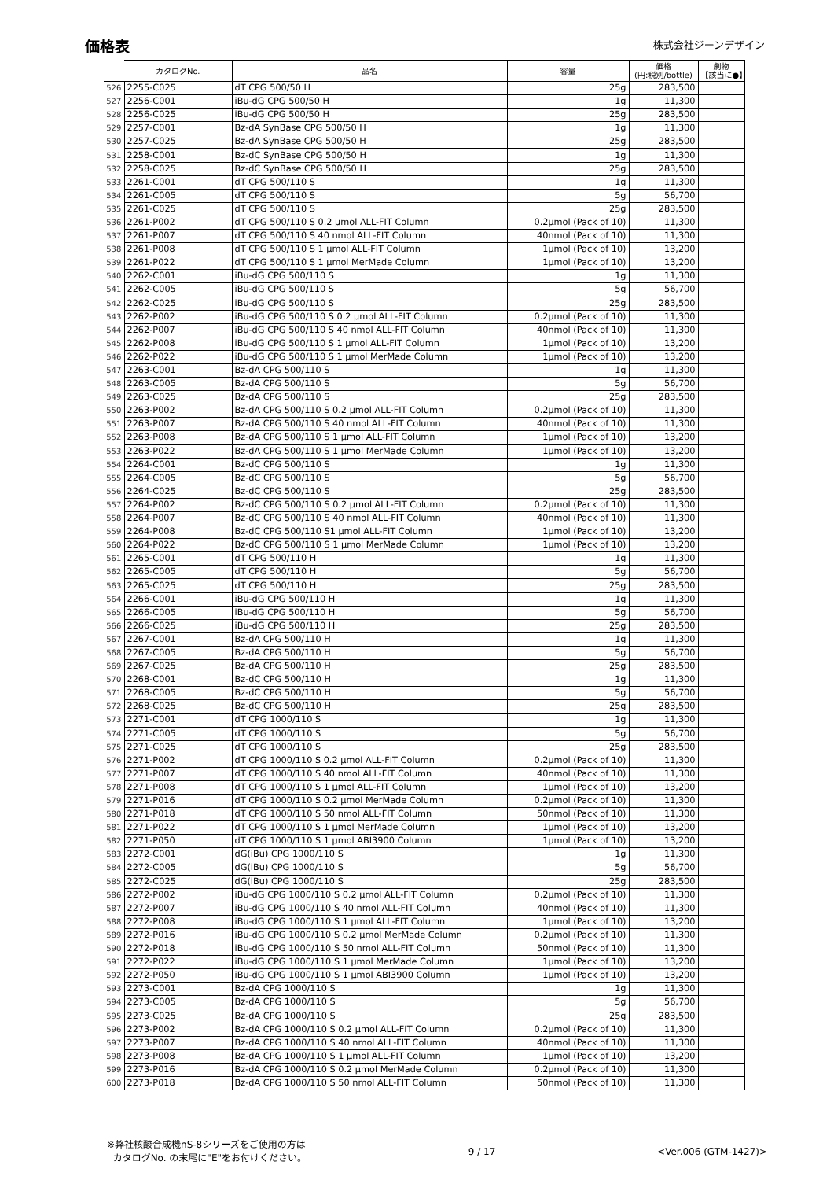価格表
株式会社ジーンデザイン
| | カタログNo. | 品名 | 容量 | 価格 (円:税別/bottle) | 劇物 【該当に●】 |
| --- | --- | --- | --- | --- | --- |
| 526 | 2255-C025 | dT CPG 500/50 H | 25g | 283,500 | |
| 527 | 2256-C001 | iBu-dG CPG 500/50 H | 1g | 11,300 | |
| 528 | 2256-C025 | iBu-dG CPG 500/50 H | 25g | 283,500 | |
| 529 | 2257-C001 | Bz-dA SynBase CPG 500/50 H | 1g | 11,300 | |
| 530 | 2257-C025 | Bz-dA SynBase CPG 500/50 H | 25g | 283,500 | |
| 531 | 2258-C001 | Bz-dC SynBase CPG 500/50 H | 1g | 11,300 | |
| 532 | 2258-C025 | Bz-dC SynBase CPG 500/50 H | 25g | 283,500 | |
| 533 | 2261-C001 | dT CPG 500/110 S | 1g | 11,300 | |
| 534 | 2261-C005 | dT CPG 500/110 S | 5g | 56,700 | |
| 535 | 2261-C025 | dT CPG 500/110 S | 25g | 283,500 | |
| 536 | 2261-P002 | dT CPG 500/110 S 0.2 μmol ALL-FIT Column | 0.2μmol (Pack of 10) | 11,300 | |
| 537 | 2261-P007 | dT CPG 500/110 S 40 nmol ALL-FIT Column | 40nmol (Pack of 10) | 11,300 | |
| 538 | 2261-P008 | dT CPG 500/110 S 1 μmol ALL-FIT Column | 1μmol (Pack of 10) | 13,200 | |
| 539 | 2261-P022 | dT CPG 500/110 S 1 μmol MerMade Column | 1μmol (Pack of 10) | 13,200 | |
| 540 | 2262-C001 | iBu-dG CPG 500/110 S | 1g | 11,300 | |
| 541 | 2262-C005 | iBu-dG CPG 500/110 S | 5g | 56,700 | |
| 542 | 2262-C025 | iBu-dG CPG 500/110 S | 25g | 283,500 | |
| 543 | 2262-P002 | iBu-dG CPG 500/110 S 0.2 μmol ALL-FIT Column | 0.2μmol (Pack of 10) | 11,300 | |
| 544 | 2262-P007 | iBu-dG CPG 500/110 S 40 nmol ALL-FIT Column | 40nmol (Pack of 10) | 11,300 | |
| 545 | 2262-P008 | iBu-dG CPG 500/110 S 1 μmol ALL-FIT Column | 1μmol (Pack of 10) | 13,200 | |
| 546 | 2262-P022 | iBu-dG CPG 500/110 S 1 μmol MerMade Column | 1μmol (Pack of 10) | 13,200 | |
| 547 | 2263-C001 | Bz-dA CPG 500/110 S | 1g | 11,300 | |
| 548 | 2263-C005 | Bz-dA CPG 500/110 S | 5g | 56,700 | |
| 549 | 2263-C025 | Bz-dA CPG 500/110 S | 25g | 283,500 | |
| 550 | 2263-P002 | Bz-dA CPG 500/110 S 0.2 μmol ALL-FIT Column | 0.2μmol (Pack of 10) | 11,300 | |
| 551 | 2263-P007 | Bz-dA CPG 500/110 S 40 nmol ALL-FIT Column | 40nmol (Pack of 10) | 11,300 | |
| 552 | 2263-P008 | Bz-dA CPG 500/110 S 1 μmol ALL-FIT Column | 1μmol (Pack of 10) | 13,200 | |
| 553 | 2263-P022 | Bz-dA CPG 500/110 S 1 μmol MerMade Column | 1μmol (Pack of 10) | 13,200 | |
| 554 | 2264-C001 | Bz-dC CPG 500/110 S | 1g | 11,300 | |
| 555 | 2264-C005 | Bz-dC CPG 500/110 S | 5g | 56,700 | |
| 556 | 2264-C025 | Bz-dC CPG 500/110 S | 25g | 283,500 | |
| 557 | 2264-P002 | Bz-dC CPG 500/110 S 0.2 μmol ALL-FIT Column | 0.2μmol (Pack of 10) | 11,300 | |
| 558 | 2264-P007 | Bz-dC CPG 500/110 S 40 nmol ALL-FIT Column | 40nmol (Pack of 10) | 11,300 | |
| 559 | 2264-P008 | Bz-dC CPG 500/110 S1 μmol ALL-FIT Column | 1μmol (Pack of 10) | 13,200 | |
| 560 | 2264-P022 | Bz-dC CPG 500/110 S 1 μmol MerMade Column | 1μmol (Pack of 10) | 13,200 | |
| 561 | 2265-C001 | dT CPG 500/110 H | 1g | 11,300 | |
| 562 | 2265-C005 | dT CPG 500/110 H | 5g | 56,700 | |
| 563 | 2265-C025 | dT CPG 500/110 H | 25g | 283,500 | |
| 564 | 2266-C001 | iBu-dG CPG 500/110 H | 1g | 11,300 | |
| 565 | 2266-C005 | iBu-dG CPG 500/110 H | 5g | 56,700 | |
| 566 | 2266-C025 | iBu-dG CPG 500/110 H | 25g | 283,500 | |
| 567 | 2267-C001 | Bz-dA CPG 500/110 H | 1g | 11,300 | |
| 568 | 2267-C005 | Bz-dA CPG 500/110 H | 5g | 56,700 | |
| 569 | 2267-C025 | Bz-dA CPG 500/110 H | 25g | 283,500 | |
| 570 | 2268-C001 | Bz-dC CPG 500/110 H | 1g | 11,300 | |
| 571 | 2268-C005 | Bz-dC CPG 500/110 H | 5g | 56,700 | |
| 572 | 2268-C025 | Bz-dC CPG 500/110 H | 25g | 283,500 | |
| 573 | 2271-C001 | dT CPG 1000/110 S | 1g | 11,300 | |
| 574 | 2271-C005 | dT CPG 1000/110 S | 5g | 56,700 | |
| 575 | 2271-C025 | dT CPG 1000/110 S | 25g | 283,500 | |
| 576 | 2271-P002 | dT CPG 1000/110 S 0.2 μmol ALL-FIT Column | 0.2μmol (Pack of 10) | 11,300 | |
| 577 | 2271-P007 | dT CPG 1000/110 S 40 nmol ALL-FIT Column | 40nmol (Pack of 10) | 11,300 | |
| 578 | 2271-P008 | dT CPG 1000/110 S 1 μmol ALL-FIT Column | 1μmol (Pack of 10) | 13,200 | |
| 579 | 2271-P016 | dT CPG 1000/110 S 0.2 μmol MerMade Column | 0.2μmol (Pack of 10) | 11,300 | |
| 580 | 2271-P018 | dT CPG 1000/110 S 50 nmol ALL-FIT Column | 50nmol (Pack of 10) | 11,300 | |
| 581 | 2271-P022 | dT CPG 1000/110 S 1 μmol MerMade Column | 1μmol (Pack of 10) | 13,200 | |
| 582 | 2271-P050 | dT CPG 1000/110 S 1 μmol ABI3900 Column | 1μmol (Pack of 10) | 13,200 | |
| 583 | 2272-C001 | dG(iBu) CPG 1000/110 S | 1g | 11,300 | |
| 584 | 2272-C005 | dG(iBu) CPG 1000/110 S | 5g | 56,700 | |
| 585 | 2272-C025 | dG(iBu) CPG 1000/110 S | 25g | 283,500 | |
| 586 | 2272-P002 | iBu-dG CPG 1000/110 S 0.2 μmol ALL-FIT Column | 0.2μmol (Pack of 10) | 11,300 | |
| 587 | 2272-P007 | iBu-dG CPG 1000/110 S 40 nmol ALL-FIT Column | 40nmol (Pack of 10) | 11,300 | |
| 588 | 2272-P008 | iBu-dG CPG 1000/110 S 1 μmol ALL-FIT Column | 1μmol (Pack of 10) | 13,200 | |
| 589 | 2272-P016 | iBu-dG CPG 1000/110 S 0.2 μmol MerMade Column | 0.2μmol (Pack of 10) | 11,300 | |
| 590 | 2272-P018 | iBu-dG CPG 1000/110 S 50 nmol ALL-FIT Column | 50nmol (Pack of 10) | 11,300 | |
| 591 | 2272-P022 | iBu-dG CPG 1000/110 S 1 μmol MerMade Column | 1μmol (Pack of 10) | 13,200 | |
| 592 | 2272-P050 | iBu-dG CPG 1000/110 S 1 μmol ABI3900 Column | 1μmol (Pack of 10) | 13,200 | |
| 593 | 2273-C001 | Bz-dA CPG 1000/110 S | 1g | 11,300 | |
| 594 | 2273-C005 | Bz-dA CPG 1000/110 S | 5g | 56,700 | |
| 595 | 2273-C025 | Bz-dA CPG 1000/110 S | 25g | 283,500 | |
| 596 | 2273-P002 | Bz-dA CPG 1000/110 S 0.2 μmol ALL-FIT Column | 0.2μmol (Pack of 10) | 11,300 | |
| 597 | 2273-P007 | Bz-dA CPG 1000/110 S 40 nmol ALL-FIT Column | 40nmol (Pack of 10) | 11,300 | |
| 598 | 2273-P008 | Bz-dA CPG 1000/110 S 1 μmol ALL-FIT Column | 1μmol (Pack of 10) | 13,200 | |
| 599 | 2273-P016 | Bz-dA CPG 1000/110 S 0.2 μmol MerMade Column | 0.2μmol (Pack of 10) | 11,300 | |
| 600 | 2273-P018 | Bz-dA CPG 1000/110 S 50 nmol ALL-FIT Column | 50nmol (Pack of 10) | 11,300 | |
※弊社核酸合成機nS-8シリーズをご使用の方は
カタログNo. の末尾に"E"をお付けください。
9 / 17 <Ver.006 (GTM-1427)>